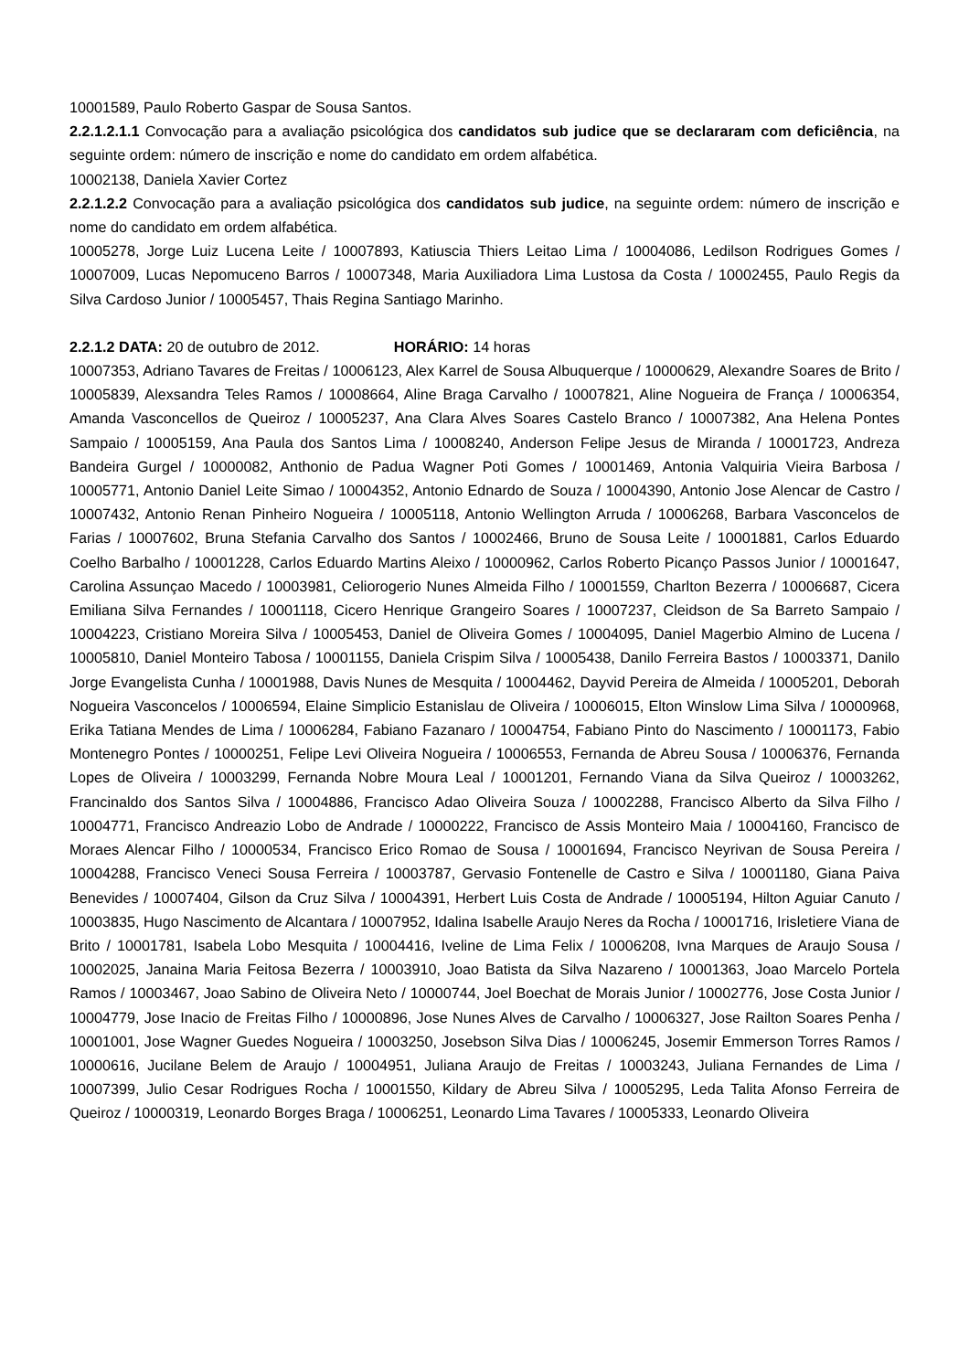10001589, Paulo Roberto Gaspar de Sousa Santos.
2.2.1.2.1.1 Convocação para a avaliação psicológica dos candidatos sub judice que se declararam com deficiência, na seguinte ordem: número de inscrição e nome do candidato em ordem alfabética.
10002138, Daniela Xavier Cortez
2.2.1.2.2 Convocação para a avaliação psicológica dos candidatos sub judice, na seguinte ordem: número de inscrição e nome do candidato em ordem alfabética.
10005278, Jorge Luiz Lucena Leite / 10007893, Katiuscia Thiers Leitao Lima / 10004086, Ledilson Rodrigues Gomes / 10007009, Lucas Nepomuceno Barros / 10007348, Maria Auxiliadora Lima Lustosa da Costa / 10002455, Paulo Regis da Silva Cardoso Junior / 10005457, Thais Regina Santiago Marinho.
2.2.1.2 DATA: 20 de outubro de 2012. HORÁRIO: 14 horas
10007353, Adriano Tavares de Freitas / 10006123, Alex Karrel de Sousa Albuquerque / 10000629, Alexandre Soares de Brito / 10005839, Alexsandra Teles Ramos / 10008664, Aline Braga Carvalho / 10007821, Aline Nogueira de França / 10006354, Amanda Vasconcellos de Queiroz / 10005237, Ana Clara Alves Soares Castelo Branco / 10007382, Ana Helena Pontes Sampaio / 10005159, Ana Paula dos Santos Lima / 10008240, Anderson Felipe Jesus de Miranda / 10001723, Andreza Bandeira Gurgel / 10000082, Anthonio de Padua Wagner Poti Gomes / 10001469, Antonia Valquiria Vieira Barbosa / 10005771, Antonio Daniel Leite Simao / 10004352, Antonio Ednardo de Souza / 10004390, Antonio Jose Alencar de Castro / 10007432, Antonio Renan Pinheiro Nogueira / 10005118, Antonio Wellington Arruda / 10006268, Barbara Vasconcelos de Farias / 10007602, Bruna Stefania Carvalho dos Santos / 10002466, Bruno de Sousa Leite / 10001881, Carlos Eduardo Coelho Barbalho / 10001228, Carlos Eduardo Martins Aleixo / 10000962, Carlos Roberto Picanço Passos Junior / 10001647, Carolina Assunçao Macedo / 10003981, Celiorogerio Nunes Almeida Filho / 10001559, Charlton Bezerra / 10006687, Cicera Emiliana Silva Fernandes / 10001118, Cicero Henrique Grangeiro Soares / 10007237, Cleidson de Sa Barreto Sampaio / 10004223, Cristiano Moreira Silva / 10005453, Daniel de Oliveira Gomes / 10004095, Daniel Magerbio Almino de Lucena / 10005810, Daniel Monteiro Tabosa / 10001155, Daniela Crispim Silva / 10005438, Danilo Ferreira Bastos / 10003371, Danilo Jorge Evangelista Cunha / 10001988, Davis Nunes de Mesquita / 10004462, Dayvid Pereira de Almeida / 10005201, Deborah Nogueira Vasconcelos / 10006594, Elaine Simplicio Estanislau de Oliveira / 10006015, Elton Winslow Lima Silva / 10000968, Erika Tatiana Mendes de Lima / 10006284, Fabiano Fazanaro / 10004754, Fabiano Pinto do Nascimento / 10001173, Fabio Montenegro Pontes / 10000251, Felipe Levi Oliveira Nogueira / 10006553, Fernanda de Abreu Sousa / 10006376, Fernanda Lopes de Oliveira / 10003299, Fernanda Nobre Moura Leal / 10001201, Fernando Viana da Silva Queiroz / 10003262, Francinaldo dos Santos Silva / 10004886, Francisco Adao Oliveira Souza / 10002288, Francisco Alberto da Silva Filho / 10004771, Francisco Andreazio Lobo de Andrade / 10000222, Francisco de Assis Monteiro Maia / 10004160, Francisco de Moraes Alencar Filho / 10000534, Francisco Erico Romao de Sousa / 10001694, Francisco Neyrivan de Sousa Pereira / 10004288, Francisco Veneci Sousa Ferreira / 10003787, Gervasio Fontenelle de Castro e Silva / 10001180, Giana Paiva Benevides / 10007404, Gilson da Cruz Silva / 10004391, Herbert Luis Costa de Andrade / 10005194, Hilton Aguiar Canuto / 10003835, Hugo Nascimento de Alcantara / 10007952, Idalina Isabelle Araujo Neres da Rocha / 10001716, Irisletiere Viana de Brito / 10001781, Isabela Lobo Mesquita / 10004416, Iveline de Lima Felix / 10006208, Ivna Marques de Araujo Sousa / 10002025, Janaina Maria Feitosa Bezerra / 10003910, Joao Batista da Silva Nazareno / 10001363, Joao Marcelo Portela Ramos / 10003467, Joao Sabino de Oliveira Neto / 10000744, Joel Boechat de Morais Junior / 10002776, Jose Costa Junior / 10004779, Jose Inacio de Freitas Filho / 10000896, Jose Nunes Alves de Carvalho / 10006327, Jose Railton Soares Penha / 10001001, Jose Wagner Guedes Nogueira / 10003250, Josebson Silva Dias / 10006245, Josemir Emmerson Torres Ramos / 10000616, Jucilane Belem de Araujo / 10004951, Juliana Araujo de Freitas / 10003243, Juliana Fernandes de Lima / 10007399, Julio Cesar Rodrigues Rocha / 10001550, Kildary de Abreu Silva / 10005295, Leda Talita Afonso Ferreira de Queiroz / 10000319, Leonardo Borges Braga / 10006251, Leonardo Lima Tavares / 10005333, Leonardo Oliveira